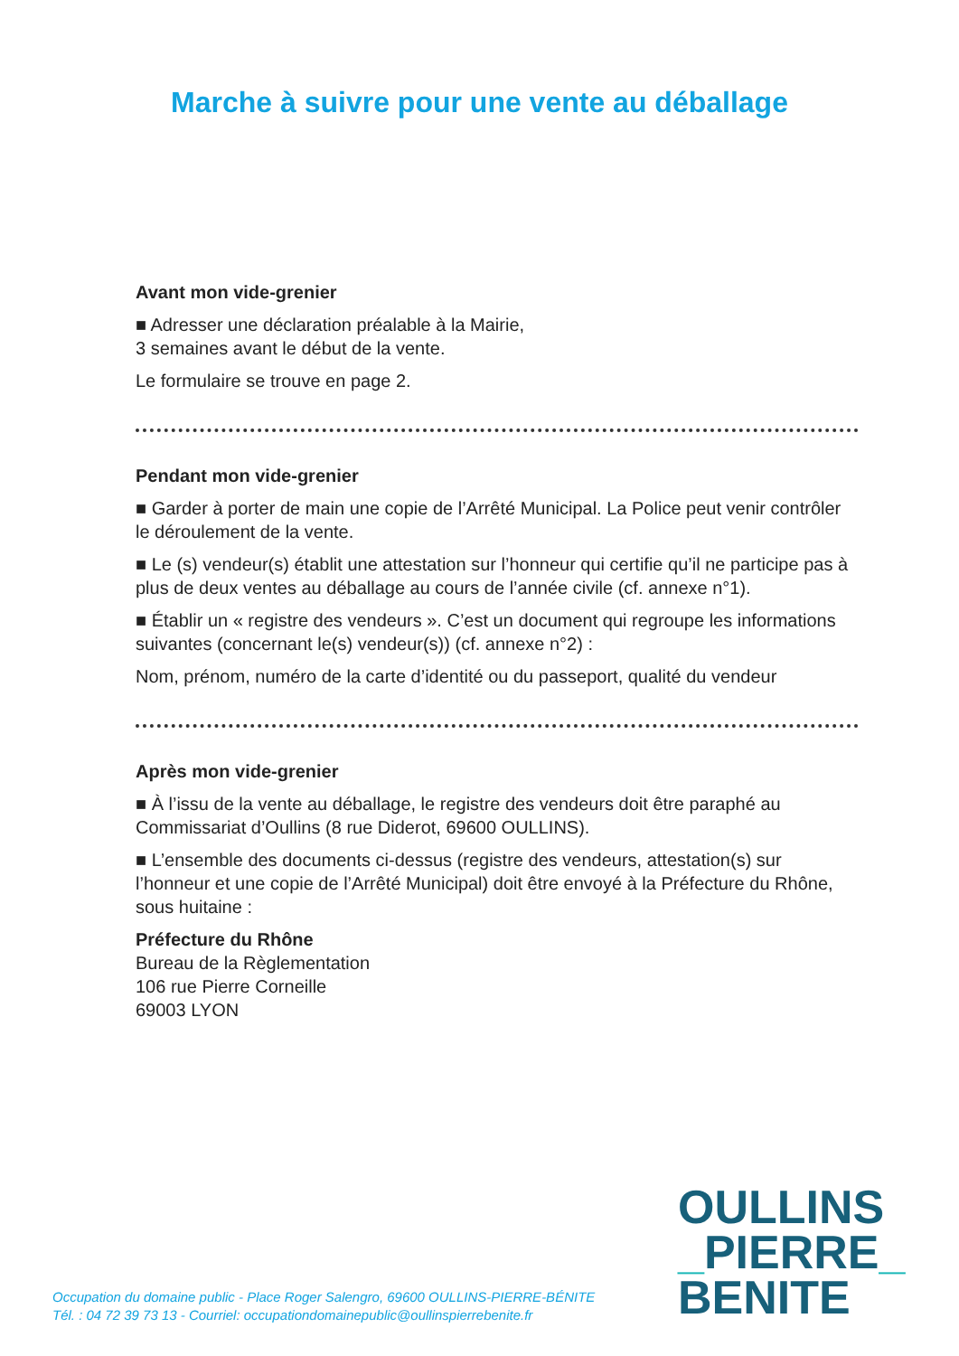Marche à suivre pour une vente au déballage
Avant mon vide-grenier
■ Adresser une déclaration préalable à la Mairie,
3 semaines avant le début de la vente.
Le formulaire se trouve en page 2.
Pendant mon vide-grenier
■ Garder à porter de main une copie de l’Arrêté Municipal. La Police peut venir contrôler le déroulement de la vente.
■ Le (s) vendeur(s) établit une attestation sur l’honneur qui certifie qu’il ne participe pas à plus de deux ventes au déballage au cours de l’année civile (cf. annexe n°1).
■ Établir un « registre des vendeurs ». C’est un document qui regroupe les informations suivantes (concernant le(s) vendeur(s)) (cf. annexe n°2) :
Nom, prénom, numéro de la carte d’identité ou du passeport, qualité du vendeur
Après mon vide-grenier
■ À l’issu de la vente au déballage, le registre des vendeurs doit être paraphé au Commissariat d’Oullins (8 rue Diderot, 69600 OULLINS).
■ L’ensemble des documents ci-dessus (registre des vendeurs, attestation(s) sur l’honneur et une copie de l’Arrêté Municipal) doit être envoyé à la Préfecture du Rhône, sous huitaine :
Préfecture du Rhône
Bureau de la Règlementation
106 rue Pierre Corneille
69003 LYON
OULLINS
_PIERRE_
BENITE
Occupation du domaine public - Place Roger Salengro, 69600 OULLINS-PIERRE-BÉNITE
Tél. : 04 72 39 73 13 - Courriel: occupationdomainepublic@oullinspierrebenite.fr